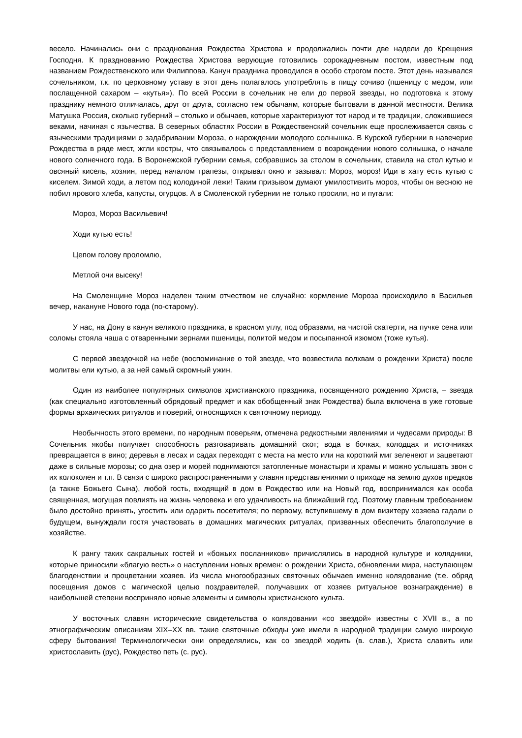весело. Начинались они с празднования Рождества Христова и продолжались почти две надели до Крещения Господня. К празднованию Рождества Христова верующие готовились сорокадневным постом, известным под названием Рождественского или Филиппова. Канун праздника проводился в особо строгом посте. Этот день назывался сочельником, т.к. по церковному уставу в этот день полагалось употреблять в пищу сочиво (пшеницу с медом, или послащенной сахаром – «кутья»). По всей России в сочельник не ели до первой звезды, но подготовка к этому празднику немного отличалась, друг от друга, согласно тем обычаям, которые бытовали в данной местности. Велика Матушка Россия, сколько губерний – столько и обычаев, которые характеризуют тот народ и те традиции, сложившиеся веками, начиная с язычества. В северных областях России в Рождественский сочельник еще прослеживается связь с языческими традициями о задабривании Мороза, о нарождении молодого солнышка. В Курской губернии в навечерие Рождества в ряде мест, жгли костры, что связывалось с представлением о возрождении нового солнышка, о начале нового солнечного года. В Воронежской губернии семья, собравшись за столом в сочельник, ставила на стол кутью и овсяный кисель, хозяин, перед началом трапезы, открывал окно и зазывал: Мороз, мороз! Иди в хату есть кутью с киселем. Зимой ходи, а летом под колодиной лежи! Таким призывом думают умилостивить мороз, чтобы он весною не побил ярового хлеба, капусты, огурцов. А в Смоленской губернии не только просили, но и пугали:
Мороз, Мороз Васильевич!
Ходи кутью есть!
Цепом голову проломлю,
Метлой очи высеку!
На Смоленщине Мороз наделен таким отчеством не случайно: кормление Мороза происходило в Васильев вечер, накануне Нового года (по-старому).
У нас, на Дону в канун великого праздника, в красном углу, под образами, на чистой скатерти, на пучке сена или соломы стояла чаша с отваренными зернами пшеницы, политой медом и посыпанной изюмом (тоже кутья).
С первой звездочкой на небе (воспоминание о той звезде, что возвестила волхвам о рождении Христа) после молитвы ели кутью, а за ней самый скромный ужин.
Один из наиболее популярных символов христианского праздника, посвященного рождению Христа, – звезда (как специально изготовленный обрядовый предмет и как обобщенный знак Рождества) была включена в уже готовые формы архаических ритуалов и поверий, относящихся к святочному периоду.
Необычность этого времени, по народным поверьям, отмечена редкостными явлениями и чудесами природы: В Сочельник якобы получает способность разговаривать домашний скот; вода в бочках, колодцах и источниках превращается в вино; деревья в лесах и садах переходят с места на место или на короткий миг зеленеют и зацветают даже в сильные морозы; со дна озер и морей поднимаются затопленные монастыри и храмы и можно услышать звон с их колоколен и т.п. В связи с широко распространенными у славян представлениями о приходе на землю духов предков (а также Божьего Сына), любой гость, входящий в дом в Рождество или на Новый год, воспринимался как особа священная, могущая повлиять на жизнь человека и его удачливость на ближайший год. Поэтому главным требованием было достойно принять, угостить или одарить посетителя; по первому, вступившему в дом визитеру хозяева гадали о будущем, вынуждали гостя участвовать в домашних магических ритуалах, призванных обеспечить благополучие в хозяйстве.
К рангу таких сакральных гостей и «божьих посланников» причислялись в народной культуре и колядники, которые приносили «благую весть» о наступлении новых времен: о рождении Христа, обновлении мира, наступающем благоденствии и процветании хозяев. Из числа многообразных святочных обычаев именно колядование (т.е. обряд посещения домов с магической целью поздравителей, получавших от хозяев ритуальное вознаграждение) в наибольшей степени восприняло новые элементы и символы христианского культа.
У восточных славян исторические свидетельства о колядовании «со звездой» известны с XVII в., а по этнографическим описаниям XIX–XX вв. такие святочные обходы уже имели в народной традиции самую широкую сферу бытования! Терминологически они определялись, как со звездой ходить (в. слав.), Христа славить или христославить (рус), Рождество петь (с. рус).